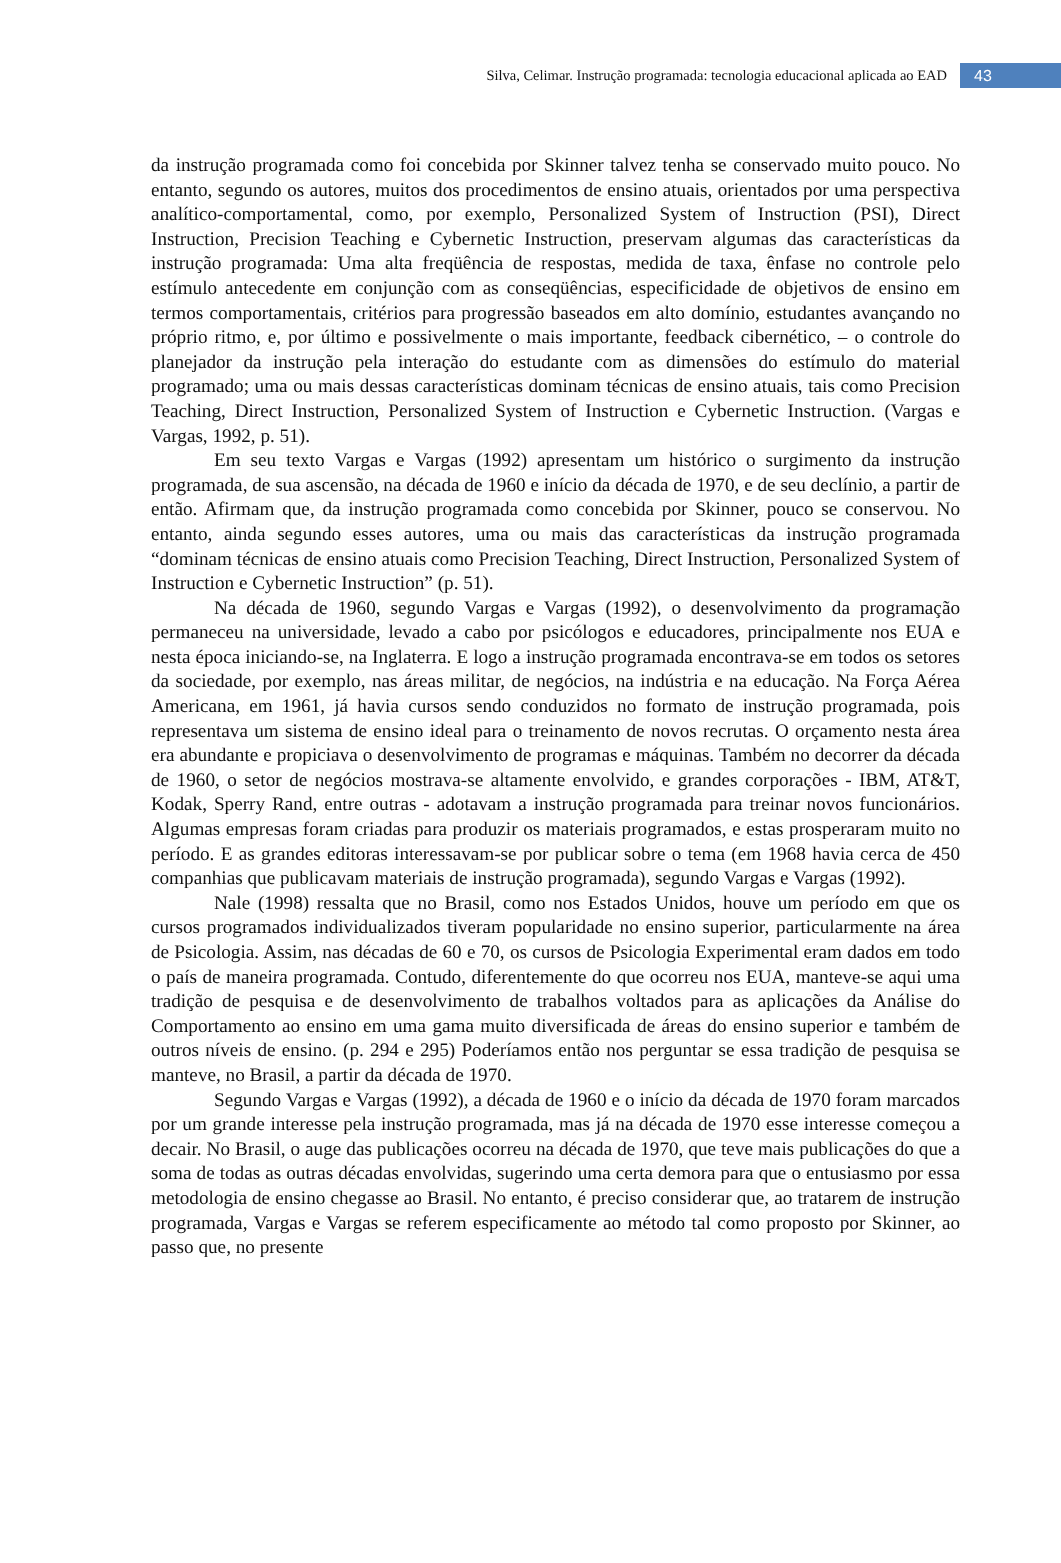Silva, Celimar. Instrução programada: tecnologia educacional aplicada ao EAD 43
da instrução programada como foi concebida por Skinner talvez tenha se conservado muito pouco. No entanto, segundo os autores, muitos dos procedimentos de ensino atuais, orientados por uma perspectiva analítico-comportamental, como, por exemplo, Personalized System of Instruction (PSI), Direct Instruction, Precision Teaching e Cybernetic Instruction, preservam algumas das características da instrução programada: Uma alta freqüência de respostas, medida de taxa, ênfase no controle pelo estímulo antecedente em conjunção com as conseqüências, especificidade de objetivos de ensino em termos comportamentais, critérios para progressão baseados em alto domínio, estudantes avançando no próprio ritmo, e, por último e possivelmente o mais importante, feedback cibernético, – o controle do planejador da instrução pela interação do estudante com as dimensões do estímulo do material programado; uma ou mais dessas características dominam técnicas de ensino atuais, tais como Precision Teaching, Direct Instruction, Personalized System of Instruction e Cybernetic Instruction. (Vargas e Vargas, 1992, p. 51).
Em seu texto Vargas e Vargas (1992) apresentam um histórico o surgimento da instrução programada, de sua ascensão, na década de 1960 e início da década de 1970, e de seu declínio, a partir de então. Afirmam que, da instrução programada como concebida por Skinner, pouco se conservou. No entanto, ainda segundo esses autores, uma ou mais das características da instrução programada “dominam técnicas de ensino atuais como Precision Teaching, Direct Instruction, Personalized System of Instruction e Cybernetic Instruction” (p. 51).
Na década de 1960, segundo Vargas e Vargas (1992), o desenvolvimento da programação permaneceu na universidade, levado a cabo por psicólogos e educadores, principalmente nos EUA e nesta época iniciando-se, na Inglaterra. E logo a instrução programada encontrava-se em todos os setores da sociedade, por exemplo, nas áreas militar, de negócios, na indústria e na educação. Na Força Aérea Americana, em 1961, já havia cursos sendo conduzidos no formato de instrução programada, pois representava um sistema de ensino ideal para o treinamento de novos recrutas. O orçamento nesta área era abundante e propiciava o desenvolvimento de programas e máquinas. Também no decorrer da década de 1960, o setor de negócios mostrava-se altamente envolvido, e grandes corporações - IBM, AT&T, Kodak, Sperry Rand, entre outras - adotavam a instrução programada para treinar novos funcionários. Algumas empresas foram criadas para produzir os materiais programados, e estas prosperaram muito no período. E as grandes editoras interessavam-se por publicar sobre o tema (em 1968 havia cerca de 450 companhias que publicavam materiais de instrução programada), segundo Vargas e Vargas (1992).
Nale (1998) ressalta que no Brasil, como nos Estados Unidos, houve um período em que os cursos programados individualizados tiveram popularidade no ensino superior, particularmente na área de Psicologia. Assim, nas décadas de 60 e 70, os cursos de Psicologia Experimental eram dados em todo o país de maneira programada. Contudo, diferentemente do que ocorreu nos EUA, manteve-se aqui uma tradição de pesquisa e de desenvolvimento de trabalhos voltados para as aplicações da Análise do Comportamento ao ensino em uma gama muito diversificada de áreas do ensino superior e também de outros níveis de ensino. (p. 294 e 295) Poderíamos então nos perguntar se essa tradição de pesquisa se manteve, no Brasil, a partir da década de 1970.
Segundo Vargas e Vargas (1992), a década de 1960 e o início da década de 1970 foram marcados por um grande interesse pela instrução programada, mas já na década de 1970 esse interesse começou a decair. No Brasil, o auge das publicações ocorreu na década de 1970, que teve mais publicações do que a soma de todas as outras décadas envolvidas, sugerindo uma certa demora para que o entusiasmo por essa metodologia de ensino chegasse ao Brasil. No entanto, é preciso considerar que, ao tratarem de instrução programada, Vargas e Vargas se referem especificamente ao método tal como proposto por Skinner, ao passo que, no presente